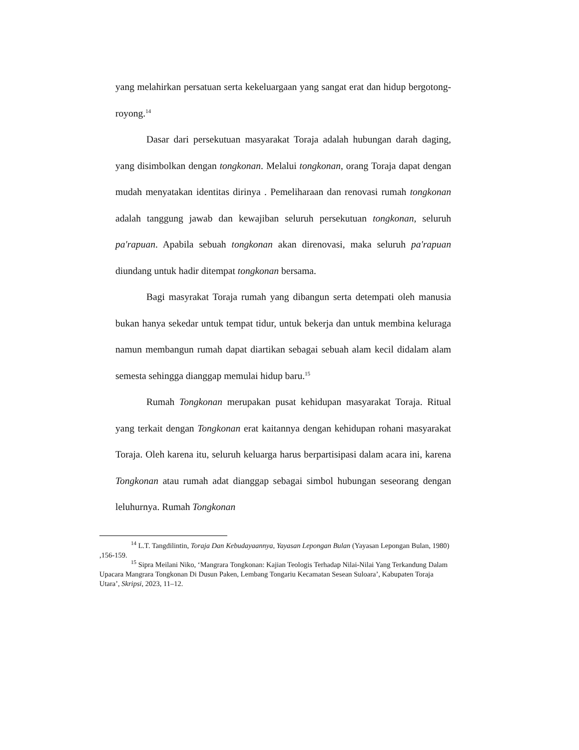yang melahirkan persatuan serta kekeluargaan yang sangat erat dan hidup bergotong-royong.<sup>14</sup>
Dasar dari persekutuan masyarakat Toraja adalah hubungan darah daging, yang disimbolkan dengan tongkonan. Melalui tongkonan, orang Toraja dapat dengan mudah menyatakan identitas dirinya . Pemeliharaan dan renovasi rumah tongkonan adalah tanggung jawab dan kewajiban seluruh persekutuan tongkonan, seluruh pa'rapuan. Apabila sebuah tongkonan akan direnovasi, maka seluruh pa'rapuan diundang untuk hadir ditempat tongkonan bersama.
Bagi masyrakat Toraja rumah yang dibangun serta detempati oleh manusia bukan hanya sekedar untuk tempat tidur, untuk bekerja dan untuk membina keluraga namun membangun rumah dapat diartikan sebagai sebuah alam kecil didalam alam semesta sehingga dianggap memulai hidup baru.<sup>15</sup>
Rumah Tongkonan merupakan pusat kehidupan masyarakat Toraja. Ritual yang terkait dengan Tongkonan erat kaitannya dengan kehidupan rohani masyarakat Toraja. Oleh karena itu, seluruh keluarga harus berpartisipasi dalam acara ini, karena Tongkonan atau rumah adat dianggap sebagai simbol hubungan seseorang dengan leluhurnya. Rumah Tongkonan
<sup>14</sup> L.T. Tangdilintin, Toraja Dan Kebudayaannya, Yayasan Lepongan Bulan (Yayasan Lepongan Bulan, 1980) ,156-159.
<sup>15</sup> Sipra Meilani Niko, ‘Mangrara Tongkonan: Kajian Teologis Terhadap Nilai-Nilai Yang Terkandung Dalam Upacara Mangrara Tongkonan Di Dusun Paken, Lembang Tongariu Kecamatan Sesean Suloara’, Kabupaten Toraja Utara’, Skripsi, 2023, 11–12.